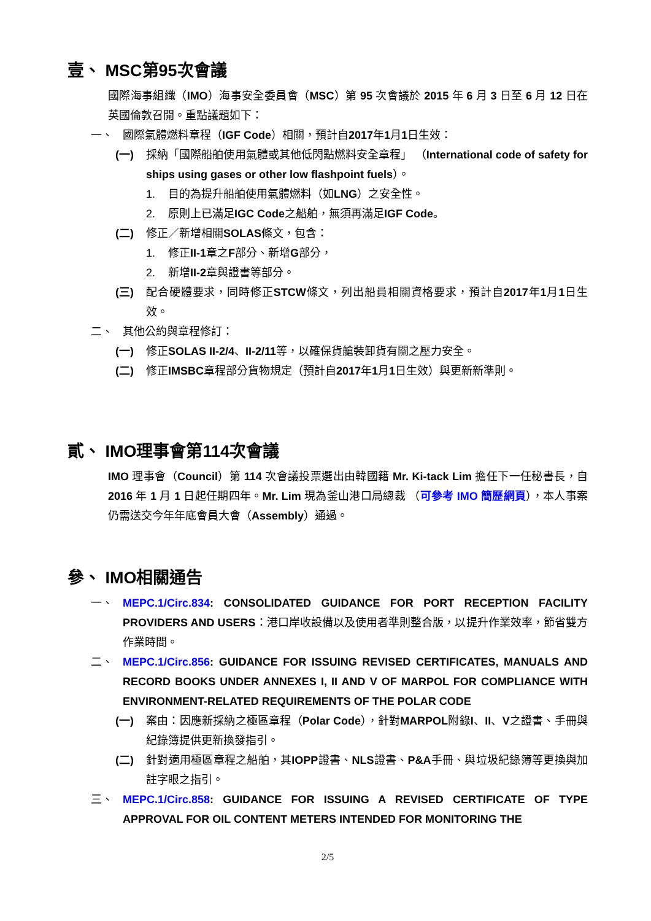壹、 MSC第95次會議
國際海事組織（IMO）海事安全委員會（MSC）第 95 次會議於 2015 年 6 月 3 日至 6 月 12 日在英國倫敦召開。重點議題如下：
一、 國際氣體燃料章程（IGF Code）相關，預計自2017年1月1日生效：
(一) 採納「國際船舶使用氣體或其他低閃點燃料安全章程」 （International code of safety for ships using gases or other low flashpoint fuels）。
1. 目的為提升船舶使用氣體燃料（如LNG）之安全性。
2. 原則上已滿足IGC Code之船舶，無須再滿足IGF Code。
(二) 修正／新增相關SOLAS條文，包含：
1. 修正II-1章之F部分、新增G部分，
2. 新增II-2章與證書等部分。
(三) 配合硬體要求，同時修正STCW條文，列出船員相關資格要求，預計自2017年1月1日生效。
二、 其他公約與章程修訂：
(一) 修正SOLAS II-2/4、II-2/11等，以確保貨艙裝卸貨有關之壓力安全。
(二) 修正IMSBC章程部分貨物規定（預計自2017年1月1日生效）與更新新準則。
貳、 IMO理事會第114次會議
IMO 理事會（Council）第 114 次會議投票選出由韓國籍 Mr. Ki-tack Lim 擔任下一任秘書長，自 2016 年 1 月 1 日起任期四年。Mr. Lim 現為釜山港口局總裁 （可參考 IMO 簡歷網頁），本人事案仍需送交今年年底會員大會（Assembly）通過。
參、 IMO相關通告
一、 MEPC.1/Circ.834: CONSOLIDATED GUIDANCE FOR PORT RECEPTION FACILITY PROVIDERS AND USERS：港口岸收設備以及使用者準則整合版，以提升作業效率，節省雙方作業時間。
二、 MEPC.1/Circ.856: GUIDANCE FOR ISSUING REVISED CERTIFICATES, MANUALS AND RECORD BOOKS UNDER ANNEXES I, II AND V OF MARPOL FOR COMPLIANCE WITH ENVIRONMENT-RELATED REQUIREMENTS OF THE POLAR CODE
(一) 案由：因應新採納之極區章程（Polar Code），針對MARPOL附錄I、II、V之證書、手冊與紀錄簿提供更新換發指引。
(二) 針對適用極區章程之船舶，其IOPP證書、NLS證書、P&A手冊、與垃圾紀錄簿等更換與加註字眼之指引。
三、 MEPC.1/Circ.858: GUIDANCE FOR ISSUING A REVISED CERTIFICATE OF TYPE APPROVAL FOR OIL CONTENT METERS INTENDED FOR MONITORING THE
2/5